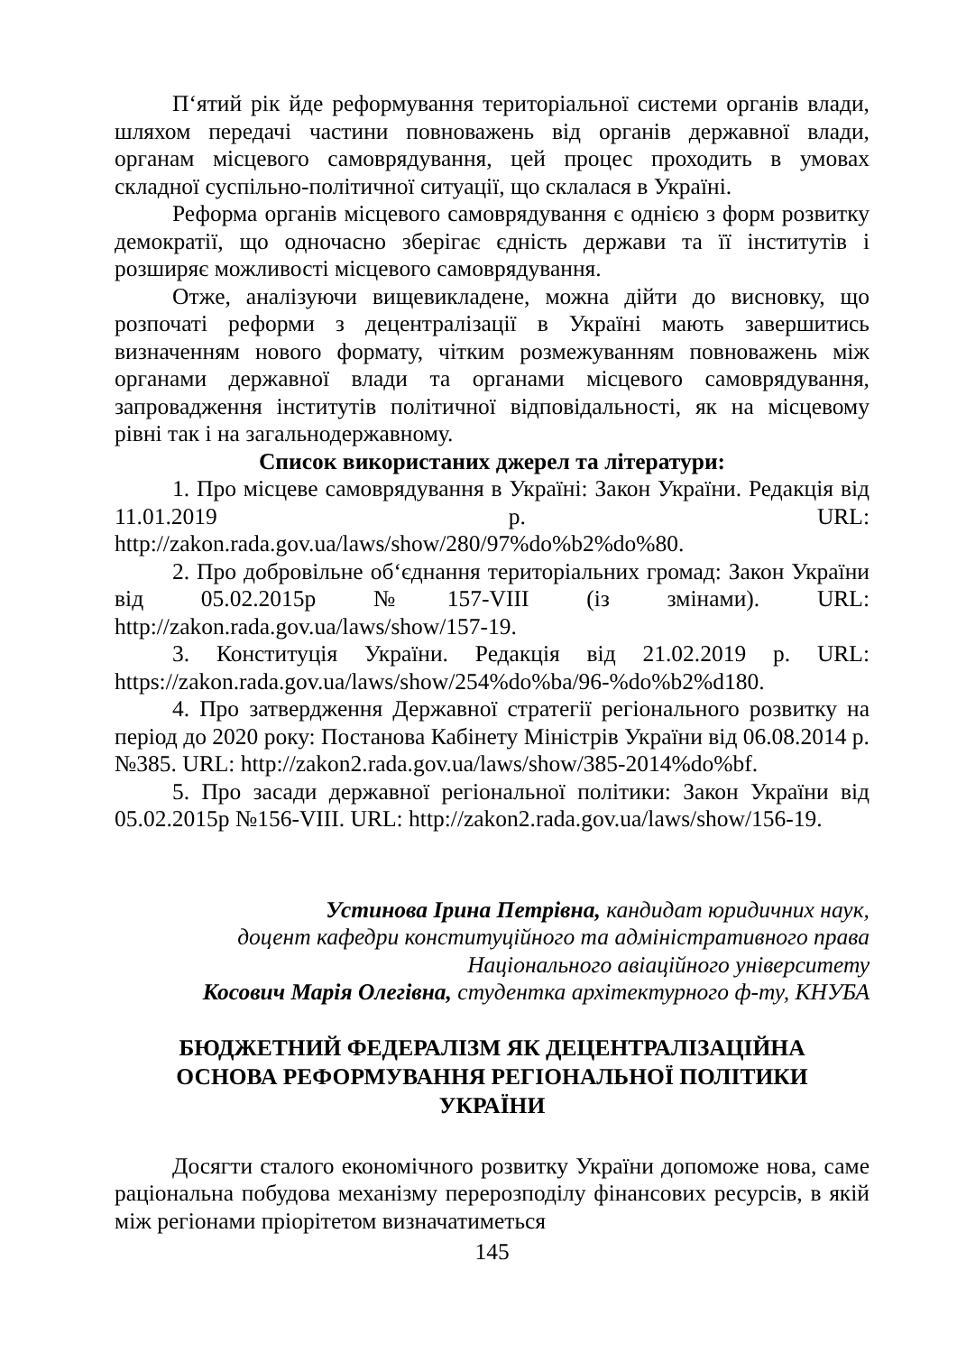П‘ятий рік йде реформування територіальної системи органів влади, шляхом передачі частини повноважень від органів державної влади, органам місцевого самоврядування, цей процес проходить в умовах складної суспільно-політичної ситуації, що склалася в Україні.
Реформа органів місцевого самоврядування є однією з форм розвитку демократії, що одночасно зберігає єдність держави та її інститутів і розширяє можливості місцевого самоврядування.
Отже, аналізуючи вищевикладене, можна дійти до висновку, що розпочаті реформи з децентралізації в Україні мають завершитись визначенням нового формату, чітким розмежуванням повноважень між органами державної влади та органами місцевого самоврядування, запровадження інститутів політичної відповідальності, як на місцевому рівні так і на загальнодержавному.
Список використаних джерел та літератури:
1. Про місцеве самоврядування в Україні: Закон України. Редакція від 11.01.2019 р. URL: http://zakon.rada.gov.ua/laws/show/280/97%do%b2%do%80.
2. Про добровільне об‘єднання територіальних громад: Закон України від 05.02.2015р №157-VIII (із змінами). URL: http://zakon.rada.gov.ua/laws/show/157-19.
3. Конституція України. Редакція від 21.02.2019 р. URL: https://zakon.rada.gov.ua/laws/show/254%do%ba/96-%do%b2%d180.
4. Про затвердження Державної стратегії регіонального розвитку на період до 2020 року: Постанова Кабінету Міністрів України від 06.08.2014 р. №385. URL: http://zakon2.rada.gov.ua/laws/show/385-2014%do%bf.
5. Про засади державної регіональної політики: Закон України від 05.02.2015р №156-VIII. URL: http://zakon2.rada.gov.ua/laws/show/156-19.
Устинова Ірина Петрівна, кандидат юридичних наук,
доцент кафедри конституційного та адміністративного права
Національного авіаційного університету
Косович Марія Олегівна, студентка архітектурного ф-ту, КНУБА
БЮДЖЕТНИЙ ФЕДЕРАЛІЗМ ЯК ДЕЦЕНТРАЛІЗАЦІЙНА
ОСНОВА РЕФОРМУВАННЯ РЕГІОНАЛЬНОЇ ПОЛІТИКИ
УКРАЇНИ
Досягти сталого економічного розвитку України допоможе нова, саме раціональна побудова механізму перерозподілу фінансових ресурсів, в якій між регіонами пріорітетом визначатиметься
145